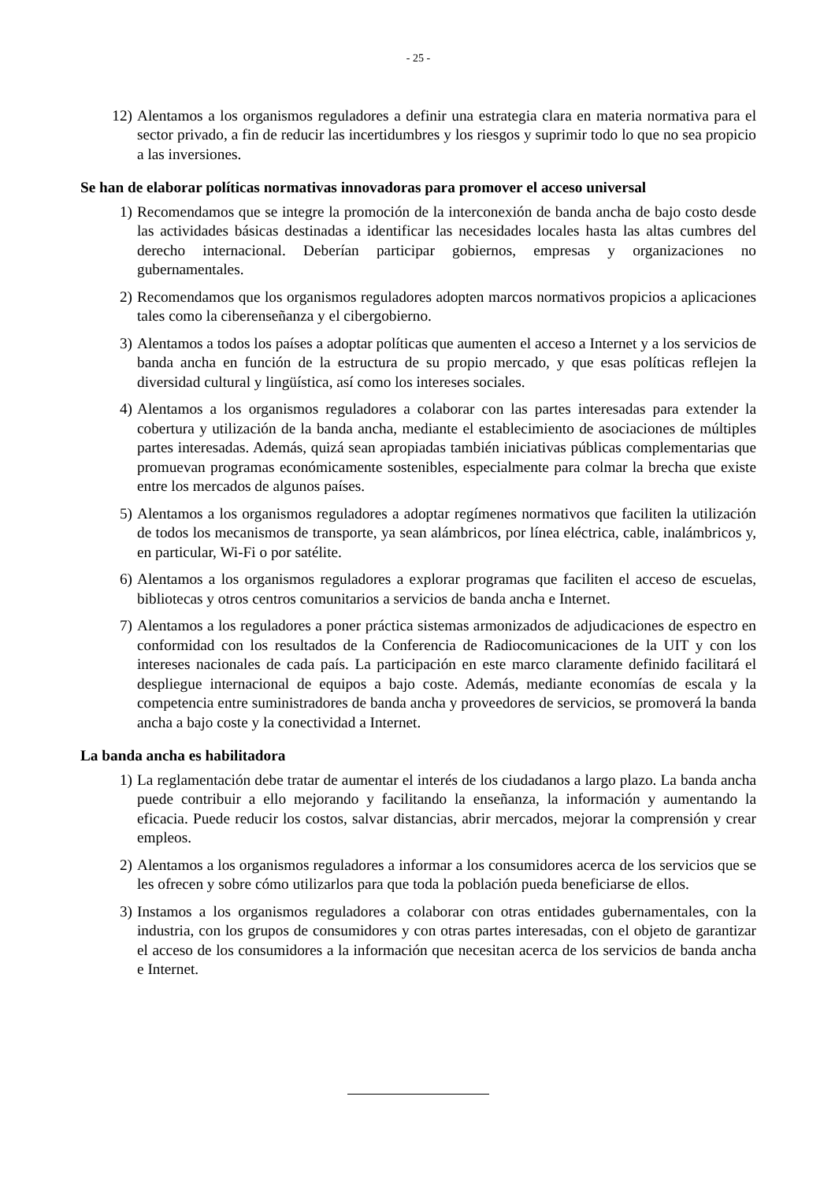- 25 -
12) Alentamos a los organismos reguladores a definir una estrategia clara en materia normativa para el sector privado, a fin de reducir las incertidumbres y los riesgos y suprimir todo lo que no sea propicio a las inversiones.
Se han de elaborar políticas normativas innovadoras para promover el acceso universal
1) Recomendamos que se integre la promoción de la interconexión de banda ancha de bajo costo desde las actividades básicas destinadas a identificar las necesidades locales hasta las altas cumbres del derecho internacional. Deberían participar gobiernos, empresas y organizaciones no gubernamentales.
2) Recomendamos que los organismos reguladores adopten marcos normativos propicios a aplicaciones tales como la ciberenseñanza y el cibergobierno.
3) Alentamos a todos los países a adoptar políticas que aumenten el acceso a Internet y a los servicios de banda ancha en función de la estructura de su propio mercado, y que esas políticas reflejen la diversidad cultural y lingüística, así como los intereses sociales.
4) Alentamos a los organismos reguladores a colaborar con las partes interesadas para extender la cobertura y utilización de la banda ancha, mediante el establecimiento de asociaciones de múltiples partes interesadas. Además, quizá sean apropiadas también iniciativas públicas complementarias que promuevan programas económicamente sostenibles, especialmente para colmar la brecha que existe entre los mercados de algunos países.
5) Alentamos a los organismos reguladores a adoptar regímenes normativos que faciliten la utilización de todos los mecanismos de transporte, ya sean alámbricos, por línea eléctrica, cable, inalámbricos y, en particular, Wi-Fi o por satélite.
6) Alentamos a los organismos reguladores a explorar programas que faciliten el acceso de escuelas, bibliotecas y otros centros comunitarios a servicios de banda ancha e Internet.
7) Alentamos a los reguladores a poner práctica sistemas armonizados de adjudicaciones de espectro en conformidad con los resultados de la Conferencia de Radiocomunicaciones de la UIT y con los intereses nacionales de cada país. La participación en este marco claramente definido facilitará el despliegue internacional de equipos a bajo coste. Además, mediante economías de escala y la competencia entre suministradores de banda ancha y proveedores de servicios, se promoverá la banda ancha a bajo coste y la conectividad a Internet.
La banda ancha es habilitadora
1) La reglamentación debe tratar de aumentar el interés de los ciudadanos a largo plazo. La banda ancha puede contribuir a ello mejorando y facilitando la enseñanza, la información y aumentando la eficacia. Puede reducir los costos, salvar distancias, abrir mercados, mejorar la comprensión y crear empleos.
2) Alentamos a los organismos reguladores a informar a los consumidores acerca de los servicios que se les ofrecen y sobre cómo utilizarlos para que toda la población pueda beneficiarse de ellos.
3) Instamos a los organismos reguladores a colaborar con otras entidades gubernamentales, con la industria, con los grupos de consumidores y con otras partes interesadas, con el objeto de garantizar el acceso de los consumidores a la información que necesitan acerca de los servicios de banda ancha e Internet.